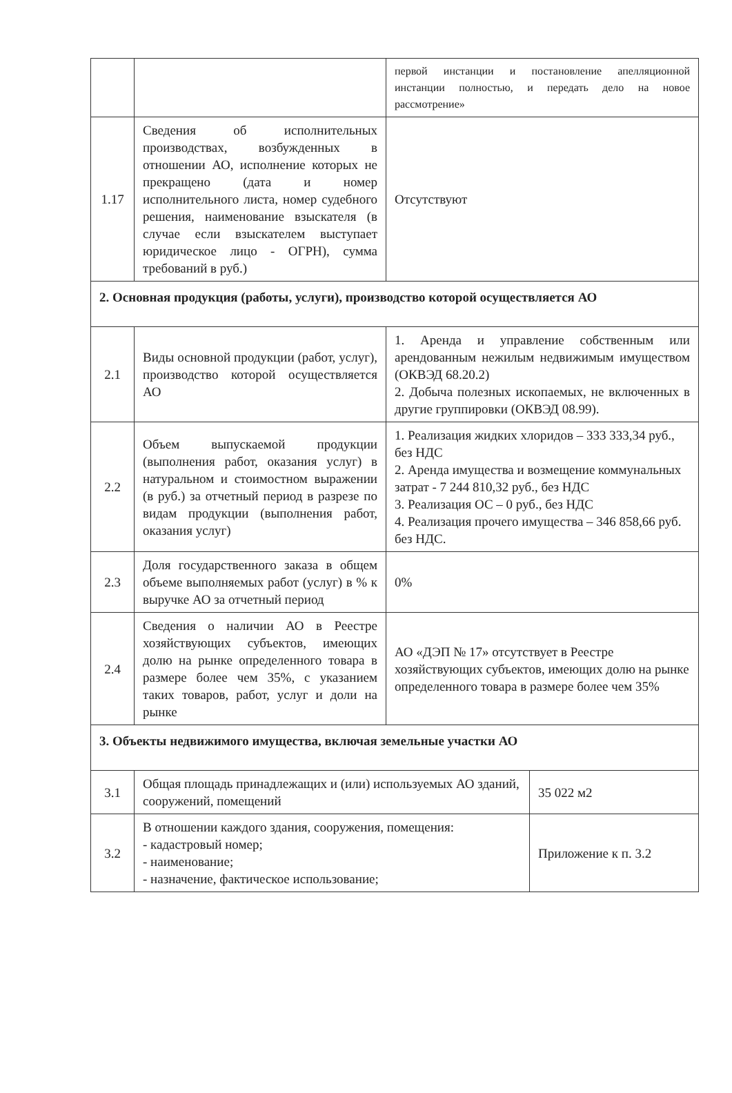| | | первой инстанции и постановление апелляционной инстанции полностью, и передать дело на новое рассмотрение» | |
| 1.17 | Сведения об исполнительных производствах, возбужденных в отношении АО, исполнение которых не прекращено (дата и номер исполнительного листа, номер судебного решения, наименование взыскателя (в случае если взыскателем выступает юридическое лицо - ОГРН), сумма требований в руб.) | Отсутствуют | |
| 2. Основная продукция (работы, услуги), производство которой осуществляется АО | | | |
| 2.1 | Виды основной продукции (работ, услуг), производство которой осуществляется АО | 1. Аренда и управление собственным или арендованным нежилым недвижимым имуществом (ОКВЭД 68.20.2) 2. Добыча полезных ископаемых, не включенных в другие группировки (ОКВЭД 08.99). | |
| 2.2 | Объем выпускаемой продукции (выполнения работ, оказания услуг) в натуральном и стоимостном выражении (в руб.) за отчетный период в разрезе по видам продукции (выполнения работ, оказания услуг) | 1. Реализация жидких хлоридов – 333 333,34 руб., без НДС 2. Аренда имущества и возмещение коммунальных затрат - 7 244 810,32 руб., без НДС 3. Реализация ОС – 0 руб., без НДС 4. Реализация прочего имущества – 346 858,66 руб. без НДС. | |
| 2.3 | Доля государственного заказа в общем объеме выполняемых работ (услуг) в % к выручке АО за отчетный период | 0% | |
| 2.4 | Сведения о наличии АО в Реестре хозяйствующих субъектов, имеющих долю на рынке определенного товара в размере более чем 35%, с указанием таких товаров, работ, услуг и доли на рынке | АО «ДЭП № 17» отсутствует в Реестре хозяйствующих субъектов, имеющих долю на рынке определенного товара в размере более чем 35% | |
| 3. Объекты недвижимого имущества, включая земельные участки АО | | | |
| 3.1 | Общая площадь принадлежащих и (или) используемых АО зданий, сооружений, помещений | | 35 022 м2 |
| 3.2 | В отношении каждого здания, сооружения, помещения: - кадастровый номер; - наименование; - назначение, фактическое использование; | | Приложение к п. 3.2 |